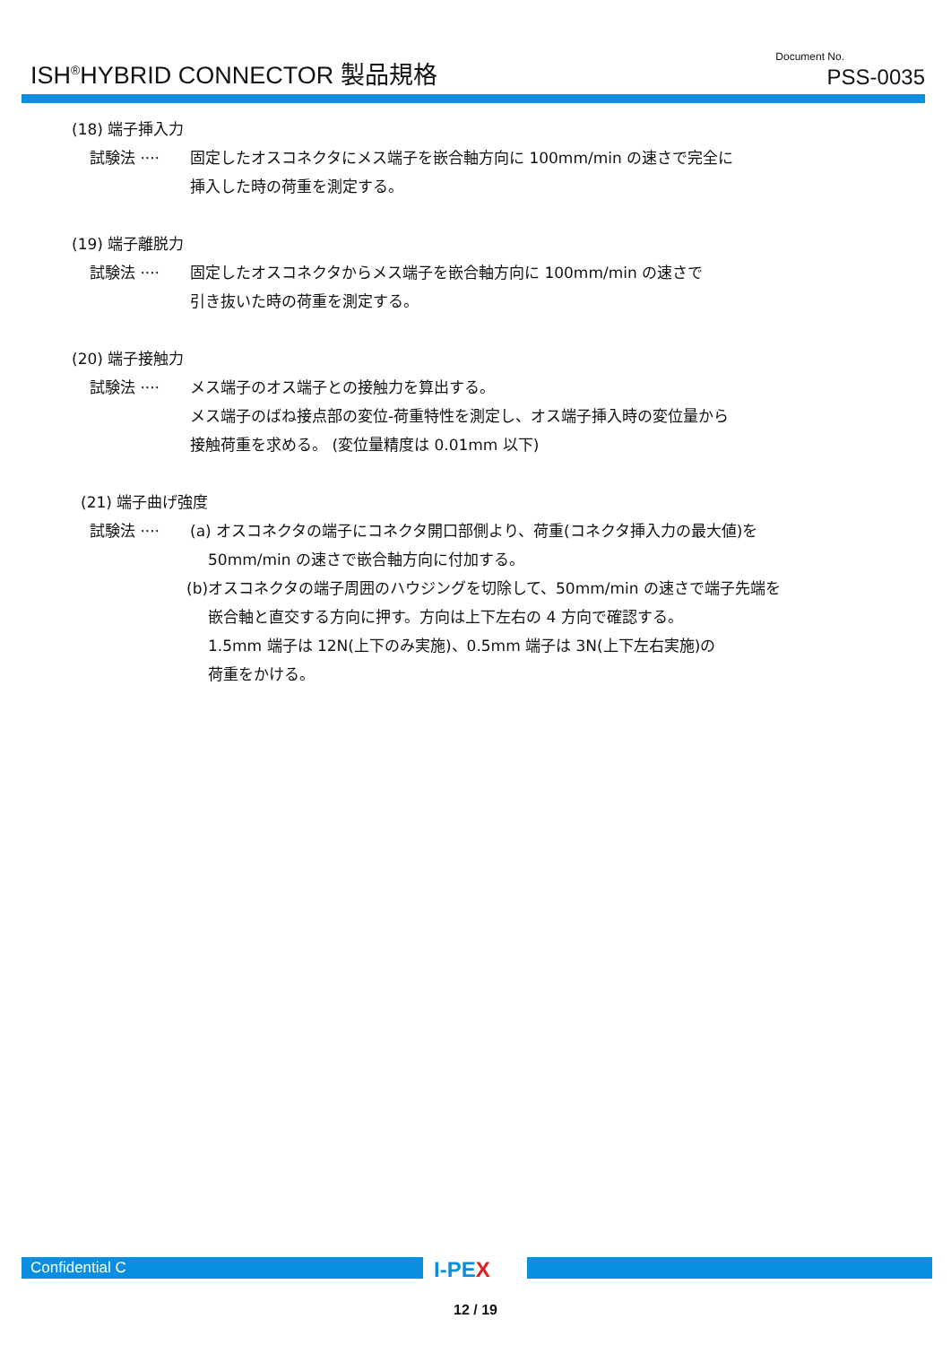ISH<sup>®</sup>HYBRID CONNECTOR 製品規格 Document No.
PSS-0035
(18) 端子挿入力
試験法 ···· 固定したオスコネクタにメス端子を嵌合軸方向に 100mm/min の速さで完全に
挿入した時の荷重を測定する。
(19) 端子離脱力
試験法 ···· 固定したオスコネクタからメス端子を嵌合軸方向に 100mm/min の速さで
引き抜いた時の荷重を測定する。
(20) 端子接触力
試験法 ···· メス端子のオス端子との接触力を算出する。
メス端子のばね接点部の変位-荷重特性を測定し、オス端子挿入時の変位量から
接触荷重を求める。 (変位量精度は 0.01mm 以下)
(21) 端子曲げ強度
試験法 ···· (a) オスコネクタの端子にコネクタ開口部側より、荷重(コネクタ挿入力の最大値)を
50mm/min の速さで嵌合軸方向に付加する。
(b)オスコネクタの端子周囲のハウジングを切除して、50mm/min の速さで端子先端を
嵌合軸と直交する方向に押す。方向は上下左右の 4 方向で確認する。
1.5mm 端子は 12N(上下のみ実施)、0.5mm 端子は 3N(上下左右実施)の
荷重をかける。
Confidential C I-PEX
12 / 19